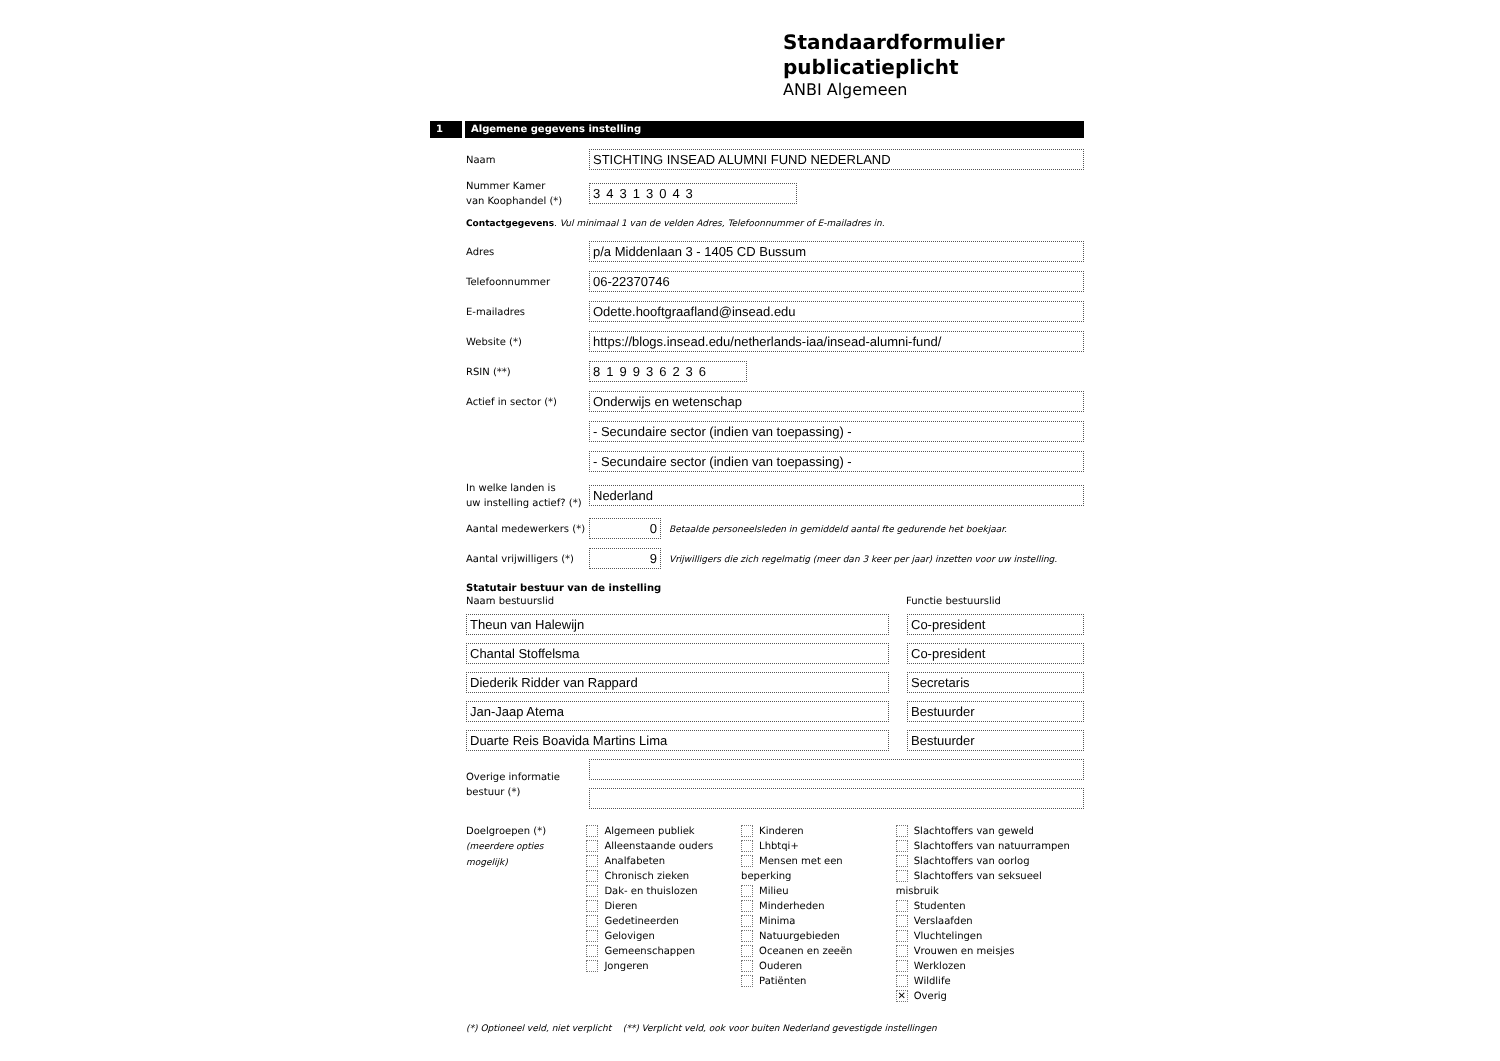Standaardformulier
publicatieplicht
ANBI Algemeen
1 Algemene gegevens instelling
Naam
STICHTING INSEAD ALUMNI FUND NEDERLAND
Nummer Kamer
van Koophandel (*)
34313043
Contactgegevens. Vul minimaal 1 van de velden Adres, Telefoonnummer of E-mailadres in.
Adres
p/a Middenlaan 3 - 1405 CD Bussum
Telefoonnummer
06-22370746
E-mailadres
Odette.hooftgraafland@insead.edu
Website (*)
https://blogs.insead.edu/netherlands-iaa/insead-alumni-fund/
RSIN (**)
819936236
Actief in sector (*)
Onderwijs en wetenschap
- Secundaire sector (indien van toepassing) -
- Secundaire sector (indien van toepassing) -
In welke landen is
uw instelling actief? (*)
Nederland
Aantal medewerkers (*)
0
Betaalde personeelsleden in gemiddeld aantal fte gedurende het boekjaar.
Aantal vrijwilligers (*)
9
Vrijwilligers die zich regelmatig (meer dan 3 keer per jaar) inzetten voor uw instelling.
Statutair bestuur van de instelling
Naam bestuurslid Functie bestuurslid
Theun van Halewijn Co-president
Chantal Stoffelsma Co-president
Diederik Ridder van Rappard Secretaris
Jan-Jaap Atema Bestuurder
Duarte Reis Boavida Martins Lima
Bestuurder
Overige informatie
bestuur (*)
Doelgroepen (*)
(meerdere opties mogelijk)
Algemeen publiek
Alleenstaande ouders
Analfabeten
Chronisch zieken
Dak- en thuislozen
Dieren
Gedetineerden
Gelovigen
Gemeenschappen
Jongeren
Kinderen
Lhbtqi+
Mensen met een beperking
Milieu
Minderheden
Minima
Natuurgebieden
Oceanen en zeeën
Ouderen
Patiënten
Slachtoffers van geweld
Slachtoffers van natuurrampen
Slachtoffers van oorlog
Slachtoffers van seksueel misbruik
Studenten
Verslaafden
Vluchtelingen
Vrouwen en meisjes
Werklozen
Wildlife
✕ Overig
(*) Optioneel veld, niet verplicht (**) Verplicht veld, ook voor buiten Nederland gevestigde instellingen